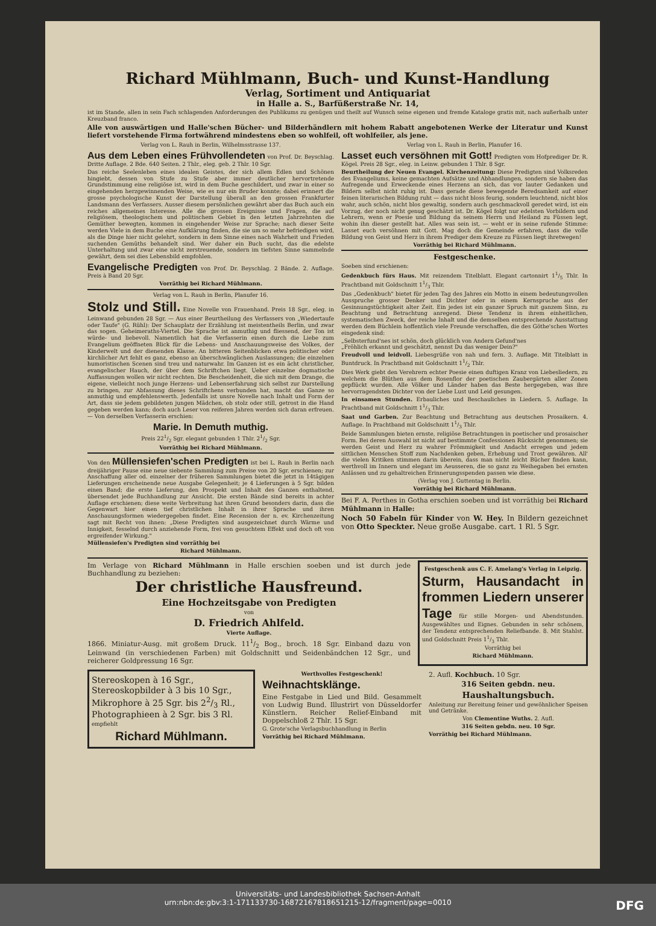Richard Mühlmann, Buch- und Kunst-Handlung
Verlag, Sortiment und Antiquariat
in Halle a. S., Barfüßerstraße Nr. 14,
ist im Stande, allen in sein Fach schlagenden Anforderungen des Publikums zu genügen und theilt auf Wunsch seine eigenen und fremde Kataloge gratis mit, nach außerhalb unter Kreuzband franco.
Alle von auswärtigen und Halle'schen Bücher- und Bilderhändlern mit hohem Rabatt angebotenen Werke der Literatur und Kunst liefert vorstehende Firma fortwährend mindestens eben so wohlfeil, oft wohlfeiler, als jene.
Verlag von L. Rauh in Berlin, Wilhelmsstrasse 137.
Aus dem Leben eines Frühvollendeten von Prof. Dr. Beyschlag. Dritte Auflage. 2 Bde. 640 Seiten. 2 Thlr., eleg. geb. 2 Thlr. 10 Sgr.
Das reiche Seelenleben eines idealen Geistes, der sich allem Edlen und Schönen hingiebt, dessen von Stufe zu Stufe aber immer deutlicher hervortretende Grundstimmung eine religiöse ist, wird in dem Buche geschildert, und zwar in einer so eingehenden herzgewinnenden Weise, wie es nur ein Bruder konnte; dabei erinnert die grosse psychologische Kunst der Darstellung überall an den grossen Frankfurter Landsmann des Verfassers. Ausser diesem persönlichen gewährt aber das Buch auch ein reiches allgemeines Interesse. Alle die grossen Ereignisse und Fragen, die auf religiösem, theologischem und politischem Gebiet in den letzten Jahrzehnten die Gemüther bewegten, kommen in eingehender Weise zur Sprache; nach dieser Seite werden Viele in dem Buche eine Aufklärung finden, die sie um so mehr befriedigen wird, als die Dinge hier nicht gelehrt, sondern in dem Sinne eines nach Wahrheit und Frieden suchenden Gemüths behandelt sind. Wer daher ein Buch sucht, das die edelste Unterhaltung und zwar eine nicht zerstreuende, sondern im tiefsten Sinne sammelnde gewährt, dem sei dies Lebensbild empfohlen.
Evangelische Predigten von Prof. Dr. Beyschlag. 2 Bände. 2. Auflage. Preis à Band 20 Sgr.
Vorräthig bei Richard Mühlmann.
Verlag von L. Rauh in Berlin, Planufer 16.
Stolz und Still. Eine Novelle von Frauenhand. Preis 18 Sgr., eleg. in Leinwand gebunden 28 Sgr. — Aus einer Beurtheilung des Verfassers von „Wiedertaufe oder Taufe" (G. Rühl): Der Schauplatz der Erzählung ist meistentheils Berlin, und zwar das sogen. Geheimeraths-Viertel. Die Sprache ist anmuthig und fliessend, der Ton ist würde- und liebevoll. Namentlich hat die Verfasserin einen durch die Liebe zum Evangelium geöffneten Blick für die Lebens- und Anschauungsweise des Volkes, der Kinderwelt und der dienenden Klasse. An bitteren Seitenblicken etwa politischer oder kirchlicher Art fehlt es ganz, ebenso an überschwänglichen Auslassungen; die einzelnen humoristischen Scenen sind treu und naturwahr. Im Ganzen ist es ein ächt christlicher, evangelischer Hauch, der über dem Schriftchen liegt. Ueber einzelne dogmatische Auffassungen wollen wir nicht rechten. Die Bescheidenheit, die sich mit dem Drange, die eigene, vielleicht noch junge Herzens- und Lebenserfahrung sich selbst zur Darstellung zu bringen, zur Abfassung dieses Schriftchens verbunden hat, macht das Ganze so anmuthig und empfehlenswerth. Jedenfalls ist unsre Novelle nach Inhalt und Form der Art, dass sie jedem gebildeten jungen Mädchen, ob stolz oder still, getrost in die Hand gegeben werden kann; doch auch Leser von reiferen Jahren werden sich daran erfreuen. — Von derselben Verfasserin erschien:
Marie. In Demuth muthig.
Preis 221/2 Sgr. elegant gebunden 1 Thlr. 21/2 Sgr.
Vorräthig bei Richard Mühlmann.
Von den Müllensiefen'schen Predigten ist bei L. Rauh in Berlin nach dreijähriger Pause eine neue siebente Sammlung zum Preise von 20 Sgr. erschienen; zur Anschaffung aller od. einzelner der früheren Sammlungen bietet die jetzt in 14tägigen Lieferungen erscheinende neue Ausgabe Gelegenheit; je 4 Lieferungen à 5 Sgr. bilden einen Band; die erste Lieferung, den Prospekt und Inhalt des Ganzen enthaltend, übersendet jede Buchhandlung zur Ansicht. Die ersten Bände sind bereits in achter Auflage erschienen; diese weite Verbreitung hat ihren Grund besonders darin, dass die Gegenwart hier einen tief christlichen Inhalt in ihrer Sprache und ihren Anschauungsformen wiedergegeben findet. Eine Recension der n. ev. Kirchenzeitung sagt mit Recht von ihnen: „Diese Predigten sind ausgezeichnet durch Wärme und Innigkeit, fesselnd durch anziehende Form, frei von gesuchtem Effekt und doch oft von ergreifender Wirkung."
Müllensiefen's Predigten sind vorräthig bei
Richard Mühlmann.
Verlag von L. Rauh in Berlin, Planufer 16.
Lasset euch versöhnen mit Gott! Predigten vom Hofprediger Dr. R. Kögel. Preis 28 Sgr., eleg. in Leinw. gebunden 1 Thlr. 8 Sgr.
Beurtheilung der Neuen Evangel. Kirchenzeitung: Diese Predigten sind Volksreden des Evangeliums, keine gemachten Aufsätze und Abhandlungen, sondern sie haben das Aufregende und Erweckende eines Herzens an sich, das vor lauter Gedanken und Bildern selbst nicht ruhig ist. Dass gerade diese bewegende Beredsamkeit auf einer feinen literarischen Bildung ruht — dass nicht bloss feurig, sondern leuchtend, nicht blos wahr, auch schön, nicht blos gewaltig, sondern auch geschmackvoll geredet wird, ist ein Vorzug, der noch nicht genug geschätzt ist. Dr. Kögel folgt nur edelsten Vorbildern und Lehrern, wenn er Poesie und Bildung da seinem Herrn und Heiland zu Füssen legt, wohin ihn dieser gestellt hat. Alles was sein ist, — weht er in seine rufende Stimme: Lasset euch versöhnen mit Gott. Mag doch die Gemeinde erfahren, dass die volle Bildung von Geist und Herz in ihrem Prediger dem Kreuze zu Füssen liegt ihretwegen!
Vorräthig bei Richard Mühlmann.
Festgeschenke.
Soeben sind erschienen:
Gedenkbuch fürs Haus. Mit reizendem Titelblatt. Elegant cartonnirt 11/5 Thlr. In Prachtband mit Goldschnitt 11/3 Thlr.
Das „Gedenkbuch" bietet für jeden Tag des Jahres ein Motto in einem bedeutungsvollen Ausspruche grosser Denker und Dichter oder in einem Kernspruche aus der Gesinnungstüchtigkeit alter Zeit. Ein jedes ist ein ganzer Spruch mit ganzem Sinn, zu Beachtung und Betrachtung anregend. Diese Tendenz in ihrem einheitlichen, systematischen Zweck, der reiche Inhalt und die demselben entsprechende Ausstattung werden dem Büchlein hoffentlich viele Freunde verschaffen, die des Göthe'schen Wortes eingedenk sind:
„Selbsterfund'nes ist schön, doch glücklich von Andern Gefund'nes
„Fröhlich erkannt und geschätzt, nennst Du das weniger Dein?"
Freudvoll und leidvoll. Liebesgrüße von nah und fern. 3. Auflage. Mit Titelblatt in Buntdruck. In Prachtband mit Goldschnitt 11/2 Thlr.
Dies Werk giebt den Verehrern echter Poesie einen duftigen Kranz von Liebesliedern, zu welchem die Blüthen aus dem Rosenflor der poetischen Zaubergärten aller Zonen gepflückt wurden. Alle Völker und Länder haben das Beste hergegeben, was ihre hervorragendsten Dichter von der Liebe Lust und Leid gesungen.
In einsamen Stunden. Erbauliches und Beschauliches in Liedern. 5. Auflage. In Prachtband mit Goldschnitt 11/3 Thlr.
Saat und Garben. Zur Beachtung und Betrachtung aus deutschen Prosaikern. 4. Auflage. In Prachtband mit Goldschnitt 11/3 Thlr.
Beide Sammlungen bieten ernste, religiöse Betrachtungen in poetischer und prosaischer Form. Bei deren Auswahl ist nicht auf bestimmte Confessionen Rücksicht genommen; sie werden Geist und Herz zu wahrer Frömmigkeit und Andacht erregen und jedem sittlichen Menschen Stoff zum Nachdenken geben, Erhebung und Trost gewähren. All' die vielen Kritiken stimmen darin überein, dass man nicht leicht Bücher finden kann, werthvoll im Innern und elegant im Aeusseren, die so ganz zu Weihegaben bei ernsten Anlässen und zu gehaltreichen Erinnerungsspenden passen wie diese.
(Verlag von J. Guttentag in Berlin.
Vorräthig bei Richard Mühlmann.
Bei F. A. Perthes in Gotha erschien soeben und ist vorräthig bei Richard Mühlmann in Halle:
Noch 50 Fabeln für Kinder von W. Hey. In Bildern gezeichnet von Otto Speckter. Neue große Ausgabe. cart. 1 Rl. 5 Sgr.
Im Verlage von Richard Mühlmann in Halle erschien soeben und ist durch jede Buchhandlung zu beziehen:
Der christliche Hausfreund.
Eine Hochzeitsgabe von Predigten
von
D. Friedrich Ahlfeld.
Vierte Auflage.
1866. Miniatur-Ausg. mit großem Druck. 111/2 Bog., broch. 18 Sgr. Einband dazu von Leinwand (in verschiedenen Farben) mit Goldschnitt und Seidenbändchen 12 Sgr., und reicherer Goldpressung 16 Sgr.
Festgeschenk aus C. F. Amelang's Verlag in Leipzig.
Sturm, Hausandacht in frommen Liedern unserer Tage für stille Morgen- und Abendstunden. Ausgewähltes und Eignes. Gebunden in sehr schönem, der Tendenz entsprechenden Reliefbande. 8. Mit Stahlst. und Goldschnitt Preis 11/3 Thlr.
Vorräthig bei
Richard Mühlmann.
Stereoskopen à 16 Sgr.,
Stereoskopbilder à 3 bis 10 Sgr.,
Mikrophore à 25 Sgr. bis 22/3 Rl.,
Photographieen à 2 Sgr. bis 3 Rl.
empfiehlt
Richard Mühlmann.
Werthvolles Festgeschenk!
Weihnachtsklänge.
Eine Festgabe in Lied und Bild. Gesammelt von Ludwig Bund. Illustrirt von Düsseldorfer Künstlern. Reicher Relief-Einband mit Doppelschloß 2 Thlr. 15 Sgr.
G. Grote'sche Verlagsbuchhandlung in Berlin
Vorräthig bei Richard Mühlmann.
2. Aufl. Kochbuch. 10 Sgr.
316 Seiten gebdn. neu.
Haushaltungsbuch.
Anleitung zur Bereitung feiner und gewöhnlicher Speisen und Getränke.
Von Clementine Wuths. 2. Aufl.
316 Seiten gebdn. neu. 10 Sgr.
Vorräthig bei Richard Mühlmann.
Universitäts- und Landesbibliothek Sachsen-Anhalt
urn:nbn:de:gbv:3:1-171133730-16872167818651215-12/fragment/page=0010 DFG